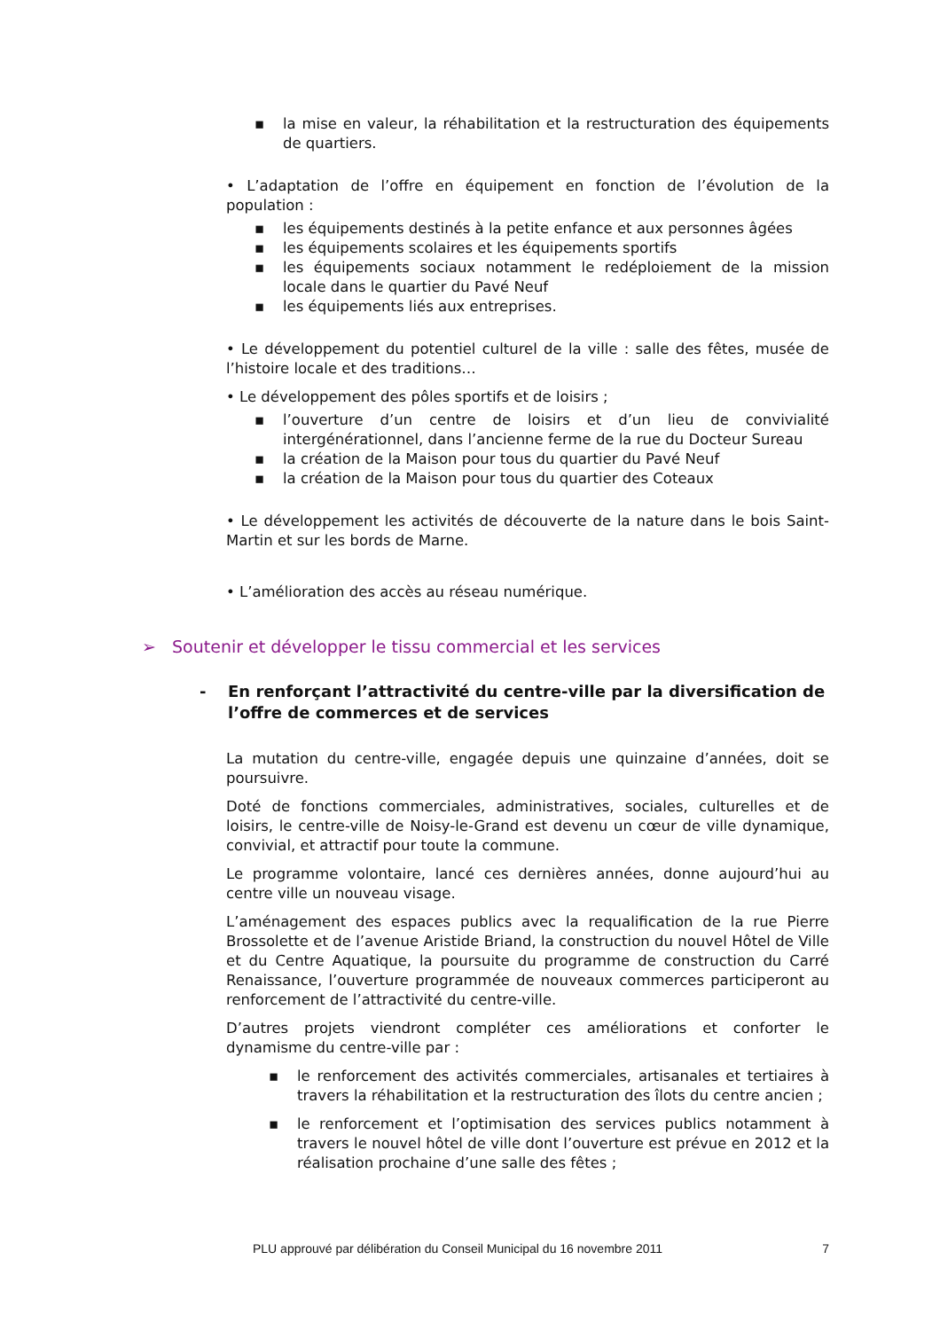▪ la mise en valeur, la réhabilitation et la restructuration des équipements de quartiers.
• L’adaptation de l’offre en équipement en fonction de l’évolution de la population :
▪ les équipements destinés à la petite enfance et aux personnes âgées
▪ les équipements scolaires et les équipements sportifs
▪ les équipements sociaux notamment le redéploiement de la mission locale dans le quartier du Pavé Neuf
▪ les équipements liés aux entreprises.
• Le développement du potentiel culturel de la ville : salle des fêtes, musée de l’histoire locale et des traditions…
• Le développement des pôles sportifs et de loisirs ;
▪ l’ouverture d’un centre de loisirs et d’un lieu de convivialité intergénérationnel, dans l’ancienne ferme de la rue du Docteur Sureau
▪ la création de la Maison pour tous du quartier du Pavé Neuf
▪ la création de la Maison pour tous du quartier des Coteaux
• Le développement les activités de découverte de la nature dans le bois Saint-Martin et sur les bords de Marne.
• L’amélioration des accès au réseau numérique.
➢ Soutenir et développer le tissu commercial et les services
-
En renforçant l’attractivité du centre-ville par la diversification de l’offre de commerces et de services
La mutation du centre-ville, engagée depuis une quinzaine d’années, doit se poursuivre.
Doté de fonctions commerciales, administratives, sociales, culturelles et de loisirs, le centre-ville de Noisy-le-Grand est devenu un cœur de ville dynamique, convivial, et attractif pour toute la commune.
Le programme volontaire, lancé ces dernières années, donne aujourd’hui au centre ville un nouveau visage.
L’aménagement des espaces publics avec la requalification de la rue Pierre Brossolette et de l’avenue Aristide Briand, la construction du nouvel Hôtel de Ville et du Centre Aquatique, la poursuite du programme de construction du Carré Renaissance, l’ouverture programmée de nouveaux commerces participeront au renforcement de l’attractivité du centre-ville.
D’autres projets viendront compléter ces améliorations et conforter le dynamisme du centre-ville par :
▪ le renforcement des activités commerciales, artisanales et tertiaires à travers la réhabilitation et la restructuration des îlots du centre ancien ;
▪ le renforcement et l’optimisation des services publics notamment à travers le nouvel hôtel de ville dont l’ouverture est prévue en 2012 et la réalisation prochaine d’une salle des fêtes ;
PLU approuvé par délibération du Conseil Municipal du 16 novembre 2011 7